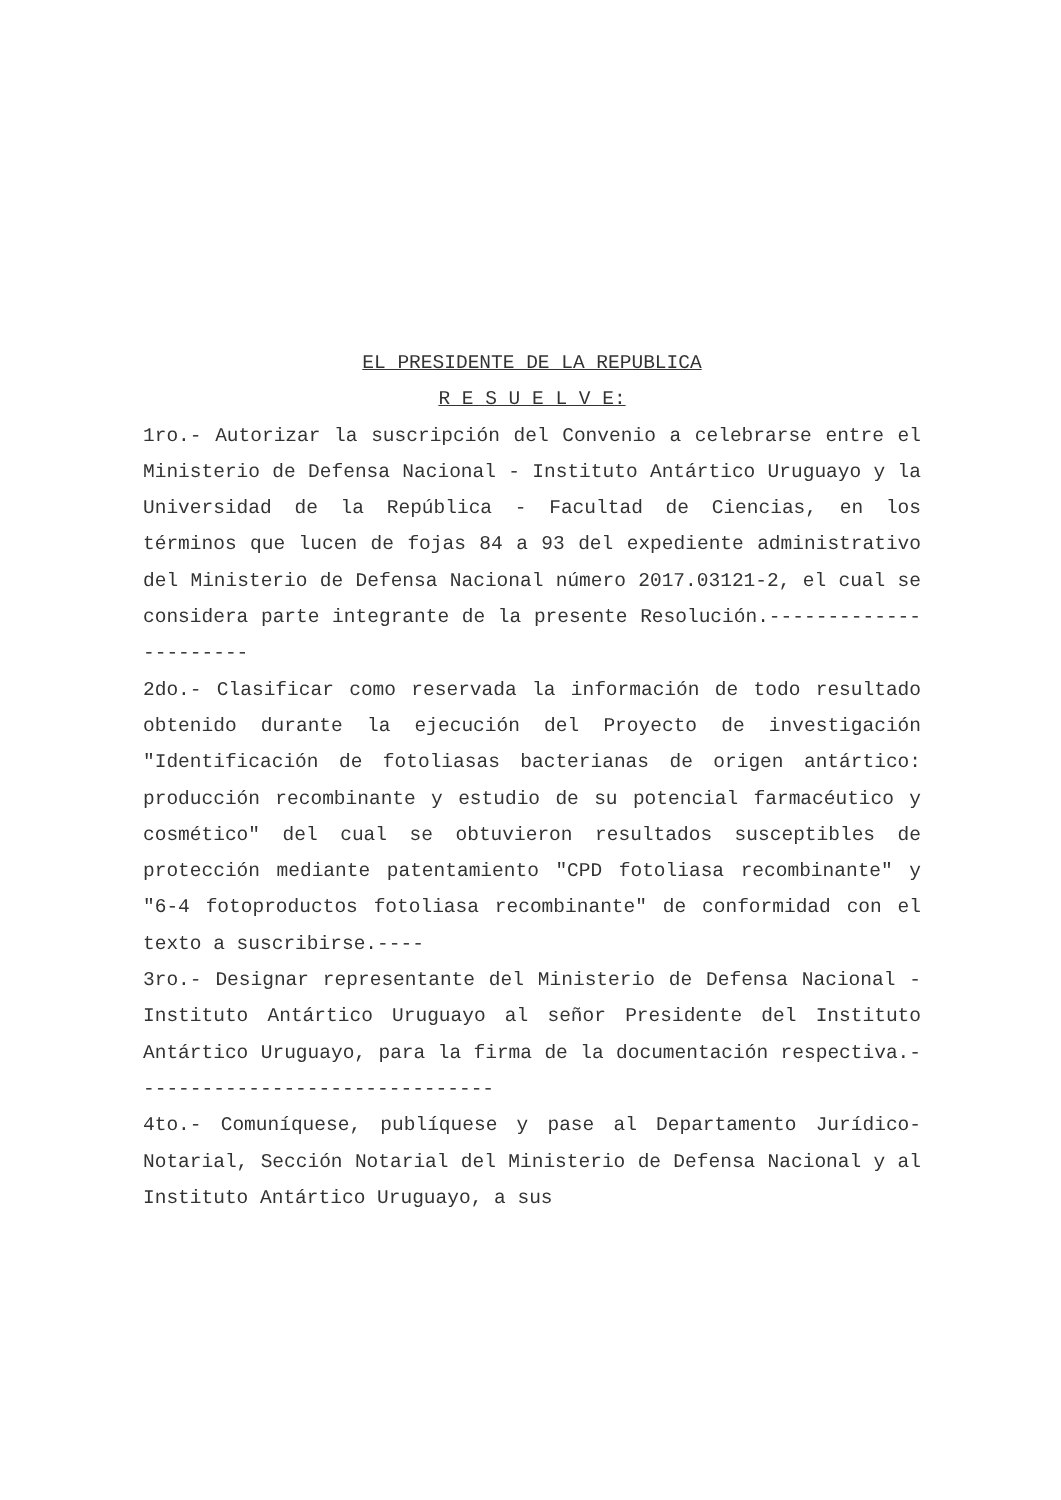EL PRESIDENTE DE LA REPUBLICA
R E S U E L V E:
1ro.- Autorizar la suscripción del Convenio a celebrarse entre el Ministerio de Defensa Nacional - Instituto Antártico Uruguayo y la Universidad de la República - Facultad de Ciencias, en los términos que lucen de fojas 84 a 93 del expediente administrativo del Ministerio de Defensa Nacional número 2017.03121-2, el cual se considera parte integrante de la presente Resolución.----------------------
2do.- Clasificar como reservada la información de todo resultado obtenido durante la ejecución del Proyecto de investigación "Identificación de fotoliasas bacterianas de origen antártico: producción recombinante y estudio de su potencial farmacéutico y cosmético" del cual se obtuvieron resultados susceptibles de protección mediante patentamiento "CPD fotoliasa recombinante" y "6-4 fotoproductos fotoliasa recombinante" de conformidad con el texto a suscribirse.----
3ro.- Designar representante del Ministerio de Defensa Nacional - Instituto Antártico Uruguayo al señor Presidente del Instituto Antártico Uruguayo, para la firma de la documentación respectiva.-------------------------------
4to.- Comuníquese, publíquese y pase al Departamento Jurídico-Notarial, Sección Notarial del Ministerio de Defensa Nacional y al Instituto Antártico Uruguayo, a sus